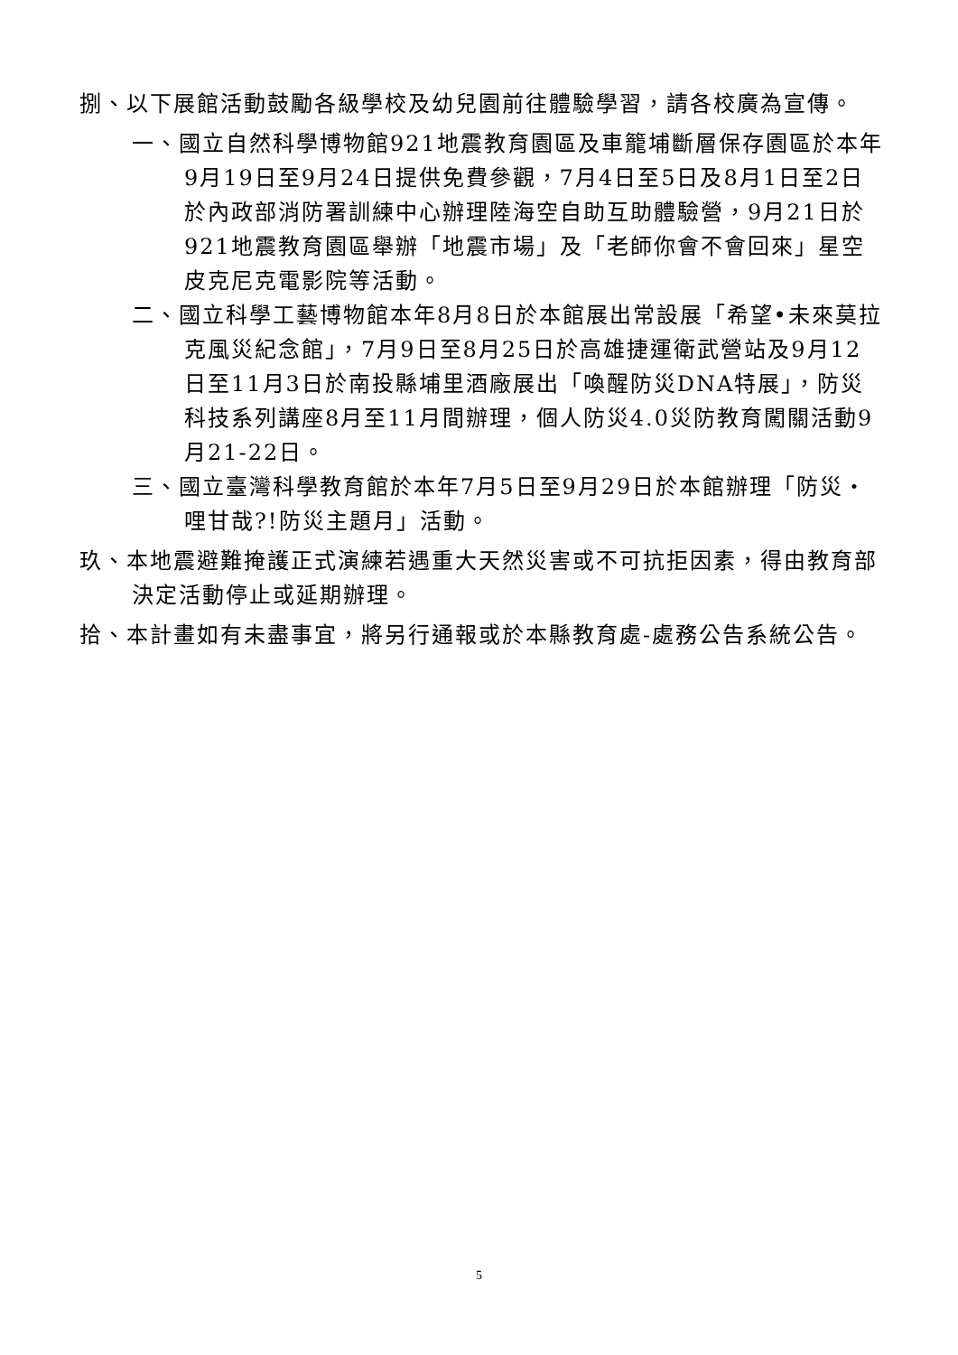捌、以下展館活動鼓勵各級學校及幼兒園前往體驗學習，請各校廣為宣傳。
一、國立自然科學博物館921地震教育園區及車籠埔斷層保存園區於本年9月19日至9月24日提供免費參觀，7月4日至5日及8月1日至2日於內政部消防署訓練中心辦理陸海空自助互助體驗營，9月21日於921地震教育園區舉辦「地震市場」及「老師你會不會回來」星空皮克尼克電影院等活動。
二、國立科學工藝博物館本年8月8日於本館展出常設展「希望•未來莫拉克風災紀念館」，7月9日至8月25日於高雄捷運衛武營站及9月12日至11月3日於南投縣埔里酒廠展出「喚醒防災DNA特展」，防災科技系列講座8月至11月間辦理，個人防災4.0災防教育闖關活動9月21-22日。
三、國立臺灣科學教育館於本年7月5日至9月29日於本館辦理「防災‧哩甘哉?!防災主題月」活動。
玖、本地震避難掩護正式演練若遇重大天然災害或不可抗拒因素，得由教育部決定活動停止或延期辦理。
拾、本計畫如有未盡事宜，將另行通報或於本縣教育處-處務公告系統公告。
5